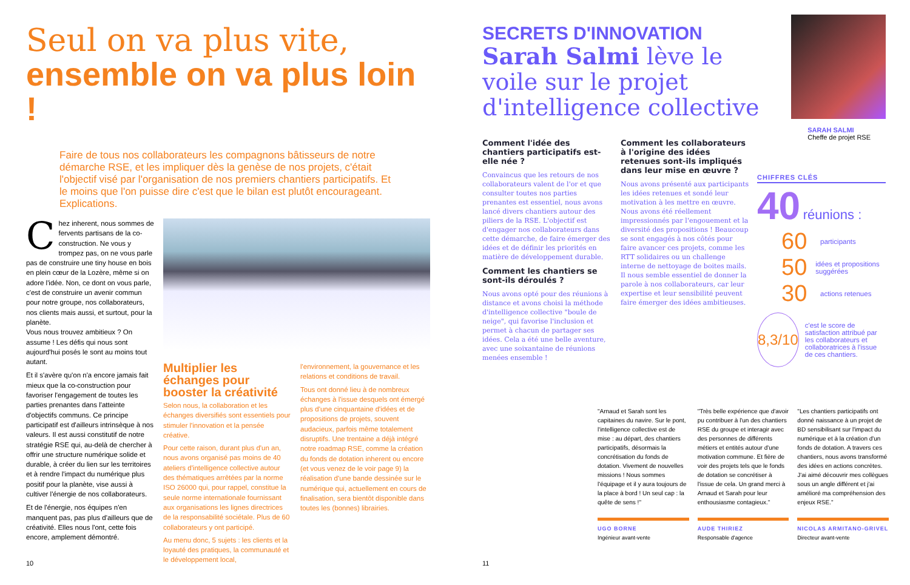Seul on va plus vite,
ensemble on va plus loin !
Faire de tous nos collaborateurs les compagnons bâtisseurs de notre démarche RSE, et les impliquer dès la genèse de nos projets, c'était l'objectif visé par l'organisation de nos premiers chantiers participatifs. Et le moins que l'on puisse dire c'est que le bilan est plutôt encourageant. Explications.
Chez inherent, nous sommes de fervents partisans de la co-construction. Ne vous y trompez pas, on ne vous parle pas de construire une tiny house en bois en plein cœur de la Lozère, même si on adore l'idée. Non, ce dont on vous parle, c'est de construire un avenir commun pour notre groupe, nos collaborateurs, nos clients mais aussi, et surtout, pour la planète.
Vous nous trouvez ambitieux ? On assume ! Les défis qui nous sont aujourd'hui posés le sont au moins tout autant.
Et il s'avère qu'on n'a encore jamais fait mieux que la co-construction pour favoriser l'engagement de toutes les parties prenantes dans l'atteinte d'objectifs communs. Ce principe participatif est d'ailleurs intrinsèque à nos valeurs. Il est aussi constitutif de notre stratégie RSE qui, au-delà de chercher à offrir une structure numérique solide et durable, à créer du lien sur les territoires et à rendre l'impact du numérique plus positif pour la planète, vise aussi à cultiver l'énergie de nos collaborateurs.
Et de l'énergie, nos équipes n'en manquent pas, pas plus d'ailleurs que de créativité. Elles nous l'ont, cette fois encore, amplement démontré.
Multiplier les échanges pour booster la créativité
Selon nous, la collaboration et les échanges diversifiés sont essentiels pour stimuler l'innovation et la pensée créative.
Pour cette raison, durant plus d'un an, nous avons organisé pas moins de 40 ateliers d'intelligence collective autour des thématiques arrêtées par la norme ISO 26000 qui, pour rappel, constitue la seule norme internationale fournissant aux organisations les lignes directrices de la responsabilité sociétale. Plus de 60 collaborateurs y ont participé.
Au menu donc, 5 sujets : les clients et la loyauté des pratiques, la communauté et le développement local,
l'environnement, la gouvernance et les relations et conditions de travail.
Tous ont donné lieu à de nombreux échanges à l'issue desquels ont émergé plus d'une cinquantaine d'idées et de propositions de projets, souvent audacieux, parfois même totalement disruptifs. Une trentaine a déjà intégré notre roadmap RSE, comme la création du fonds de dotation inherent ou encore (et vous venez de le voir page 9) la réalisation d'une bande dessinée sur le numérique qui, actuellement en cours de finalisation, sera bientôt disponible dans toutes les (bonnes) librairies.
10
SECRETS D'INNOVATION
Sarah Salmi lève le voile sur le projet d'intelligence collective
SARAH SALMI
Cheffe de projet RSE
Comment l'idée des chantiers participatifs est-elle née ?
Convaincus que les retours de nos collaborateurs valent de l'or et que consulter toutes nos parties prenantes est essentiel, nous avons lancé divers chantiers autour des piliers de la RSE. L'objectif est d'engager nos collaborateurs dans cette démarche, de faire émerger des idées et de définir les priorités en matière de développement durable.
Comment les chantiers se sont-ils déroulés ?
Nous avons opté pour des réunions à distance et avons choisi la méthode d'intelligence collective "boule de neige", qui favorise l'inclusion et permet à chacun de partager ses idées. Cela a été une belle aventure, avec une soixantaine de réunions menées ensemble !
Comment les collaborateurs à l'origine des idées retenues sont-ils impliqués dans leur mise en œuvre ?
Nous avons présenté aux participants les idées retenues et sondé leur motivation à les mettre en œuvre. Nous avons été réellement impressionnés par l'engouement et la diversité des propositions ! Beaucoup se sont engagés à nos côtés pour faire avancer ces projets, comme les RTT solidaires ou un challenge interne de nettoyage de boites mails. Il nous semble essentiel de donner la parole à nos collaborateurs, car leur expertise et leur sensibilité peuvent faire émerger des idées ambitieuses.
CHIFFRES CLÉS
40 réunions :
60 participants
50 idées et propositions suggérées
30 actions retenues
8,3/10 c'est le score de satisfaction attribué par les collaborateurs et collaboratrices à l'issue de ces chantiers.
"Arnaud et Sarah sont les capitaines du navire. Sur le pont, l'intelligence collective est de mise : au départ, des chantiers participatifs, désormais la concrétisation du fonds de dotation. Vivement de nouvelles missions ! Nous sommes l'équipage et il y aura toujours de la place à bord ! Un seul cap : la quête de sens !"
UGO BORNE
Ingénieur avant-vente
"Très belle expérience que d'avoir pu contribuer à l'un des chantiers RSE du groupe et interagir avec des personnes de différents métiers et entités autour d'une motivation commune. Et fière de voir des projets tels que le fonds de dotation se concrétiser à l'issue de cela. Un grand merci à Arnaud et Sarah pour leur enthousiasme contagieux."
AUDE THIRIEZ
Responsable d'agence
"Les chantiers participatifs ont donné naissance à un projet de BD sensibilisant sur l'impact du numérique et à la création d'un fonds de dotation. A travers ces chantiers, nous avons transformé des idées en actions concrètes. J'ai aimé découvrir mes collègues sous un angle différent et j'ai amélioré ma compréhension des enjeux RSE."
NICOLAS ARMITANO-GRIVEL
Directeur avant-vente
11